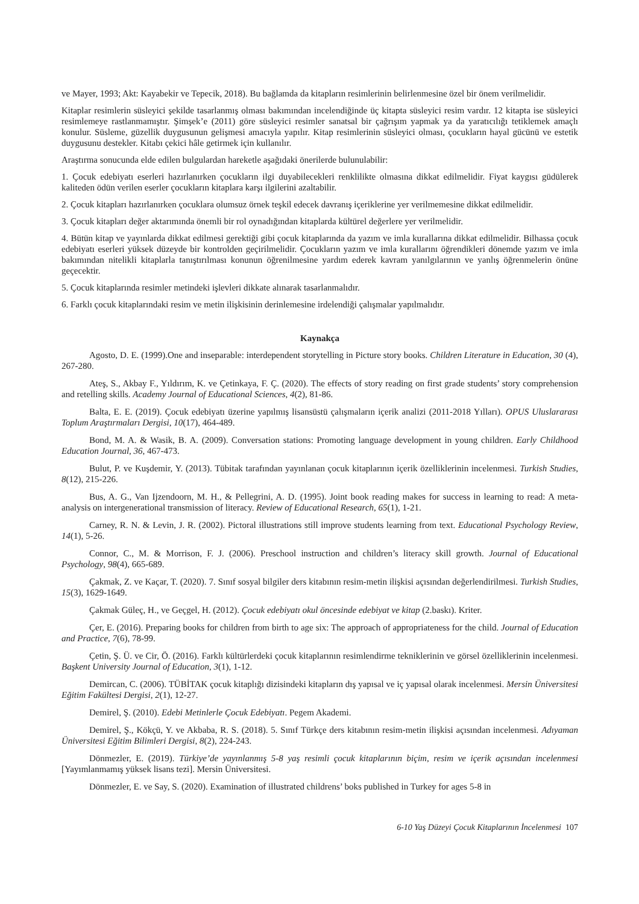ve Mayer, 1993; Akt: Kayabekir ve Tepecik, 2018). Bu bağlamda da kitapların resimlerinin belirlenmesine özel bir önem verilmelidir.
Kitaplar resimlerin süsleyici şekilde tasarlanmış olması bakımından incelendiğinde üç kitapta süsleyici resim vardır. 12 kitapta ise süsleyici resimlemeye rastlanmamıştır. Şimşek’e (2011) göre süsleyici resimler sanatsal bir çağrışım yapmak ya da yaratıcılığı tetiklemek amaçlı konulur. Süsleme, güzellik duygusunun gelişmesi amacıyla yapılır. Kitap resimlerinin süsleyici olması, çocukların hayal gücünü ve estetik duygusunu destekler. Kitabı çekici hâle getirmek için kullanılır.
Araştırma sonucunda elde edilen bulgulardan hareketle aşağıdaki önerilerde bulunulabilir:
1. Çocuk edebiyatı eserleri hazırlanırken çocukların ilgi duyabilecekleri renklilikte olmasına dikkat edilmelidir. Fiyat kaygısı güdülerek kaliteden ödün verilen eserler çocukların kitaplara karşı ilgilerini azaltabilir.
2. Çocuk kitapları hazırlanırken çocuklara olumsuz örnek teşkil edecek davranış içeriklerine yer verilmemesine dikkat edilmelidir.
3. Çocuk kitapları değer aktarımında önemli bir rol oynadığından kitaplarda kültürel değerlere yer verilmelidir.
4. Bütün kitap ve yayınlarda dikkat edilmesi gerektiği gibi çocuk kitaplarında da yazım ve imla kurallarına dikkat edilmelidir. Bilhassa çocuk edebiyatı eserleri yüksek düzeyde bir kontrolden geçirilmelidir. Çocukların yazım ve imla kurallarını öğrendikleri dönemde yazım ve imla bakımından nitelikli kitaplarla tanıştırılması konunun öğrenilmesine yardım ederek kavram yanılgılarının ve yanlış öğrenmelerin önüne geçecektir.
5. Çocuk kitaplarında resimler metindeki işlevleri dikkate alınarak tasarlanmalıdır.
6. Farklı çocuk kitaplarındaki resim ve metin ilişkisinin derinlemesine irdelendiği çalışmalar yapılmalıdır.
Kaynakça
Agosto, D. E. (1999).One and inseparable: interdependent storytelling in Picture story books. Children Literature in Education, 30 (4), 267-280.
Ateş, S., Akbay F., Yıldırım, K. ve Çetinkaya, F. Ç. (2020). The effects of story reading on first grade students’ story comprehension and retelling skills. Academy Journal of Educational Sciences, 4(2), 81-86.
Balta, E. E. (2019). Çocuk edebiyatı üzerine yapılmış lisansüstü çalışmaların içerik analizi (2011-2018 Yılları). OPUS Uluslararası Toplum Araştırmaları Dergisi, 10(17), 464-489.
Bond, M. A. & Wasik, B. A. (2009). Conversation stations: Promoting language development in young children. Early Childhood Education Journal, 36, 467-473.
Bulut, P. ve Kuşdemir, Y. (2013). Tübitak tarafından yayınlanan çocuk kitaplarının içerik özelliklerinin incelenmesi. Turkish Studies, 8(12), 215-226.
Bus, A. G., Van Ijzendoorn, M. H., & Pellegrini, A. D. (1995). Joint book reading makes for success in learning to read: A meta-analysis on intergenerational transmission of literacy. Review of Educational Research, 65(1), 1-21.
Carney, R. N. & Levin, J. R. (2002). Pictoral illustrations still improve students learning from text. Educational Psychology Review, 14(1), 5-26.
Connor, C., M. & Morrison, F. J. (2006). Preschool instruction and children’s literacy skill growth. Journal of Educational Psychology, 98(4), 665-689.
Çakmak, Z. ve Kaçar, T. (2020). 7. Sınıf sosyal bilgiler ders kitabının resim-metin ilişkisi açısından değerlendirilmesi. Turkish Studies, 15(3), 1629-1649.
Çakmak Güleç, H., ve Geçgel, H. (2012). Çocuk edebiyatı okul öncesinde edebiyat ve kitap (2.baskı). Kriter.
Çer, E. (2016). Preparing books for children from birth to age six: The approach of appropriateness for the child. Journal of Education and Practice, 7(6), 78-99.
Çetin, Ş. Ü. ve Cir, Ö. (2016). Farklı kültürlerdeki çocuk kitaplarının resimlendirme tekniklerinin ve görsel özelliklerinin incelenmesi. Başkent University Journal of Education, 3(1), 1-12.
Demircan, C. (2006). TÜBİTAK çocuk kitaplığı dizisindeki kitapların dış yapısal ve iç yapısal olarak incelenmesi. Mersin Üniversitesi Eğitim Fakültesi Dergisi, 2(1), 12-27.
Demirel, Ş. (2010). Edebi Metinlerle Çocuk Edebiyatı. Pegem Akademi.
Demirel, Ş., Kökçü, Y. ve Akbaba, R. S. (2018). 5. Sınıf Türkçe ders kitabının resim-metin ilişkisi açısından incelenmesi. Adıyaman Üniversitesi Eğitim Bilimleri Dergisi, 8(2), 224-243.
Dönmezler, E. (2019). Türkiye’de yayınlanmış 5-8 yaş resimli çocuk kitaplarının biçim, resim ve içerik açısından incelenmesi [Yayımlanmamış yüksek lisans tezi]. Mersin Üniversitesi.
Dönmezler, E. ve Say, S. (2020). Examination of illustrated childrens’ boks published in Turkey for ages 5-8 in
6-10 Yaş Düzeyi Çocuk Kitaplarının İncelenmesi 107